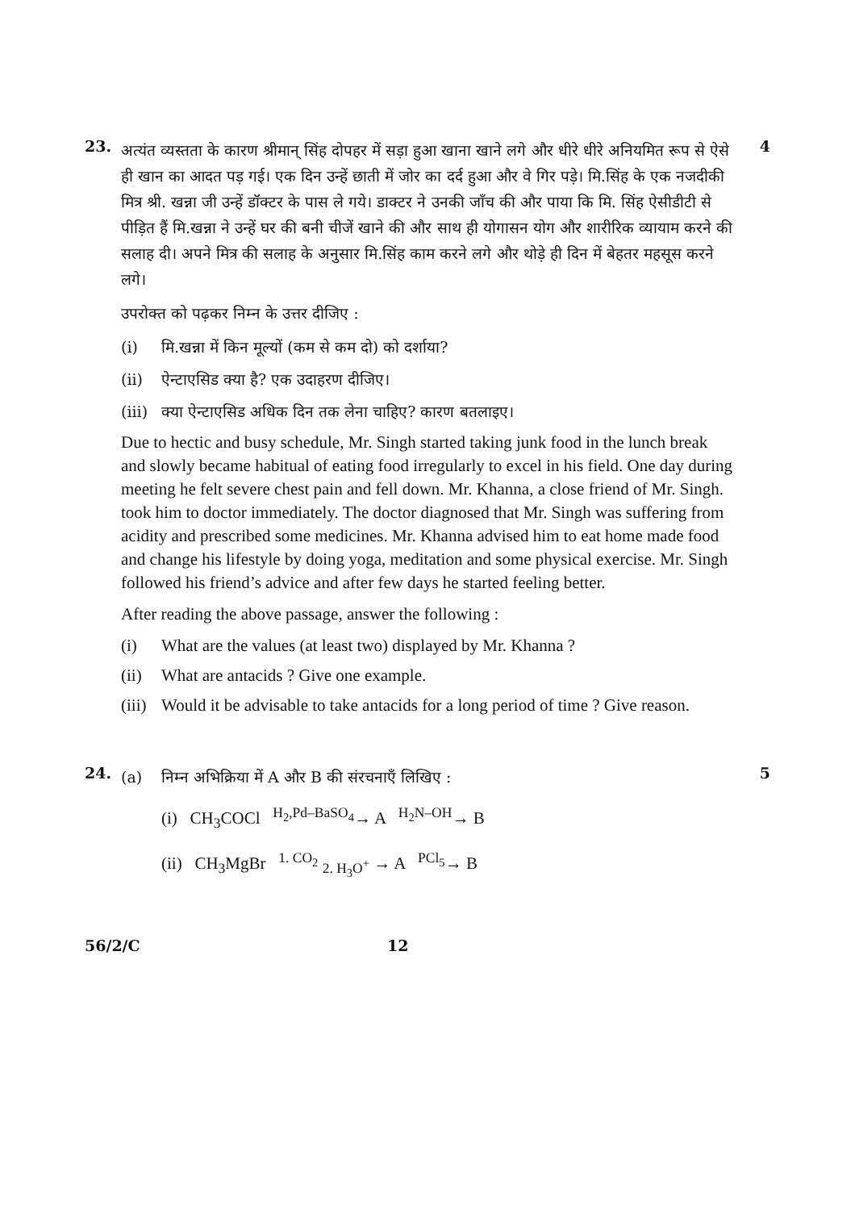23.
अत्यंत व्यस्तता के कारण श्रीमान् सिंह दोपहर में सड़ा हुआ खाना खाने लगे और धीरे धीरे अनियमित रूप से ऐसे ही खान का आदत पड़ गई। एक दिन उन्हें छाती में जोर का दर्द हुआ और वे गिर पड़े। मि.सिंह के एक नजदीकी मित्र श्री. खन्ना जी उन्हें डॉक्टर के पास ले गये। डाक्टर ने उनकी जाँच की और पाया कि मि. सिंह ऐसीडीटी से पीड़ित हैं मि.खन्ना ने उन्हें घर की बनी चीजें खाने की और साथ ही योगासन योग और शारीरिक व्यायाम करने की सलाह दी। अपने मित्र की सलाह के अनुसार मि.सिंह काम करने लगे और थोड़े ही दिन में बेहतर महसूस करने लगे।
उपरोक्त को पढ़कर निम्न के उत्तर दीजिए :
(i) मि.खन्ना में किन मूल्यों (कम से कम दो) को दर्शाया?
(ii) ऐन्टाएसिड क्या है? एक उदाहरण दीजिए।
(iii) क्या ऐन्टाएसिड अधिक दिन तक लेना चाहिए? कारण बतलाइए।
Due to hectic and busy schedule, Mr. Singh started taking junk food in the lunch break and slowly became habitual of eating food irregularly to excel in his field. One day during meeting he felt severe chest pain and fell down. Mr. Khanna, a close friend of Mr. Singh. took him to doctor immediately. The doctor diagnosed that Mr. Singh was suffering from acidity and prescribed some medicines. Mr. Khanna advised him to eat home made food and change his lifestyle by doing yoga, meditation and some physical exercise. Mr. Singh followed his friend’s advice and after few days he started feeling better.
After reading the above passage, answer the following :
(i) What are the values (at least two) displayed by Mr. Khanna ?
(ii) What are antacids ? Give one example.
(iii) Would it be advisable to take antacids for a long period of time ? Give reason.
4
24.
(a) निम्न अभिक्रिया में A और B की संरचनाएँ लिखिए :
(i) CH<sub>3</sub>COCl <sup>H<sub>2</sub>,Pd–BaSO<sub>4</sub></sup>→ A <sup>H<sub>2</sub>N–OH</sup>→ B
(ii) CH<sub>3</sub>MgBr <sup>1. CO<sub>2</sub></sup> <sub>2. H<sub>3</sub>O<sup>+</sup></sub> → A <sup>PCl<sub>5</sub></sup>→ B
5
56/2/C 12